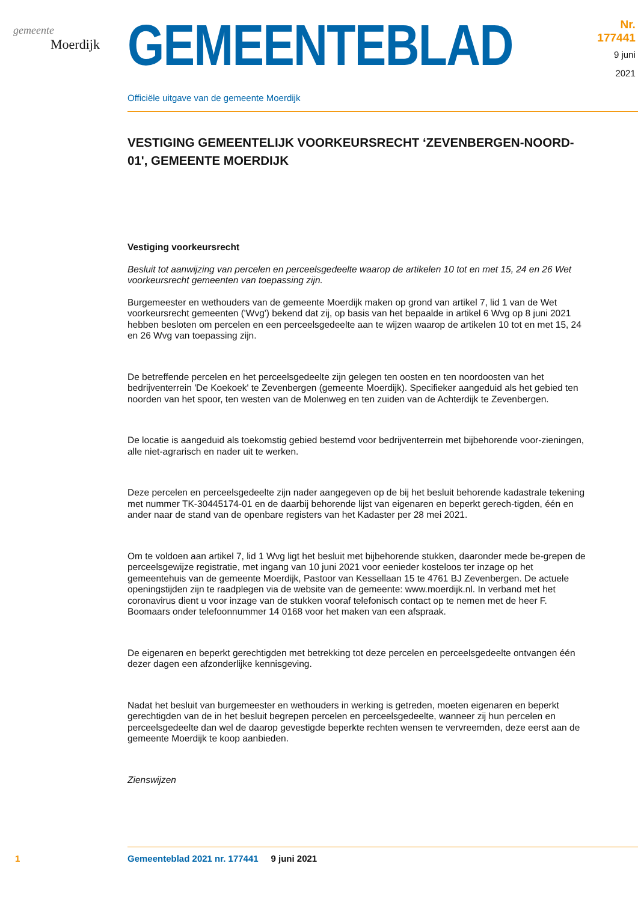gemeente
Moerdijk
GEMEENTEBLAD
Nr. 177441
9 juni
2021
Officiële uitgave van de gemeente Moerdijk
VESTIGING GEMEENTELIJK VOORKEURSRECHT ‘ZEVENBERGEN-NOORD-01', GEMEENTE MOERDIJK
Vestiging voorkeursrecht
Besluit tot aanwijzing van percelen en perceelsgedeelte waarop de artikelen 10 tot en met 15, 24 en 26 Wet voorkeursrecht gemeenten van toepassing zijn.
Burgemeester en wethouders van de gemeente Moerdijk maken op grond van artikel 7, lid 1 van de Wet voorkeursrecht gemeenten ('Wvg') bekend dat zij, op basis van het bepaalde in artikel 6 Wvg op 8 juni 2021 hebben besloten om percelen en een perceelsgedeelte aan te wijzen waarop de artikelen 10 tot en met 15, 24 en 26 Wvg van toepassing zijn.
De betreffende percelen en het perceelsgedeelte zijn gelegen ten oosten en ten noordoosten van het bedrijventerrein 'De Koekoek' te Zevenbergen (gemeente Moerdijk). Specifieker aangeduid als het gebied ten noorden van het spoor, ten westen van de Molenweg en ten zuiden van de Achterdijk te Zevenbergen.
De locatie is aangeduid als toekomstig gebied bestemd voor bedrijventerrein met bijbehorende voor-zieningen, alle niet-agrarisch en nader uit te werken.
Deze percelen en perceelsgedeelte zijn nader aangegeven op de bij het besluit behorende kadastrale tekening met nummer TK-30445174-01 en de daarbij behorende lijst van eigenaren en beperkt gerech-tigden, één en ander naar de stand van de openbare registers van het Kadaster per 28 mei 2021.
Om te voldoen aan artikel 7, lid 1 Wvg ligt het besluit met bijbehorende stukken, daaronder mede be-grepen de perceelsgewijze registratie, met ingang van 10 juni 2021 voor eenieder kosteloos ter inzage op het gemeentehuis van de gemeente Moerdijk, Pastoor van Kessellaan 15 te 4761 BJ Zevenbergen. De actuele openingstijden zijn te raadplegen via de website van de gemeente: www.moerdijk.nl. In verband met het coronavirus dient u voor inzage van de stukken vooraf telefonisch contact op te nemen met de heer F. Boomaars onder telefoonnummer 14 0168 voor het maken van een afspraak.
De eigenaren en beperkt gerechtigden met betrekking tot deze percelen en perceelsgedeelte ontvangen één dezer dagen een afzonderlijke kennisgeving.
Nadat het besluit van burgemeester en wethouders in werking is getreden, moeten eigenaren en beperkt gerechtigden van de in het besluit begrepen percelen en perceelsgedeelte, wanneer zij hun percelen en perceelsgedeelte dan wel de daarop gevestigde beperkte rechten wensen te vervreemden, deze eerst aan de gemeente Moerdijk te koop aanbieden.
Zienswijzen
1 Gemeenteblad 2021 nr. 177441 9 juni 2021